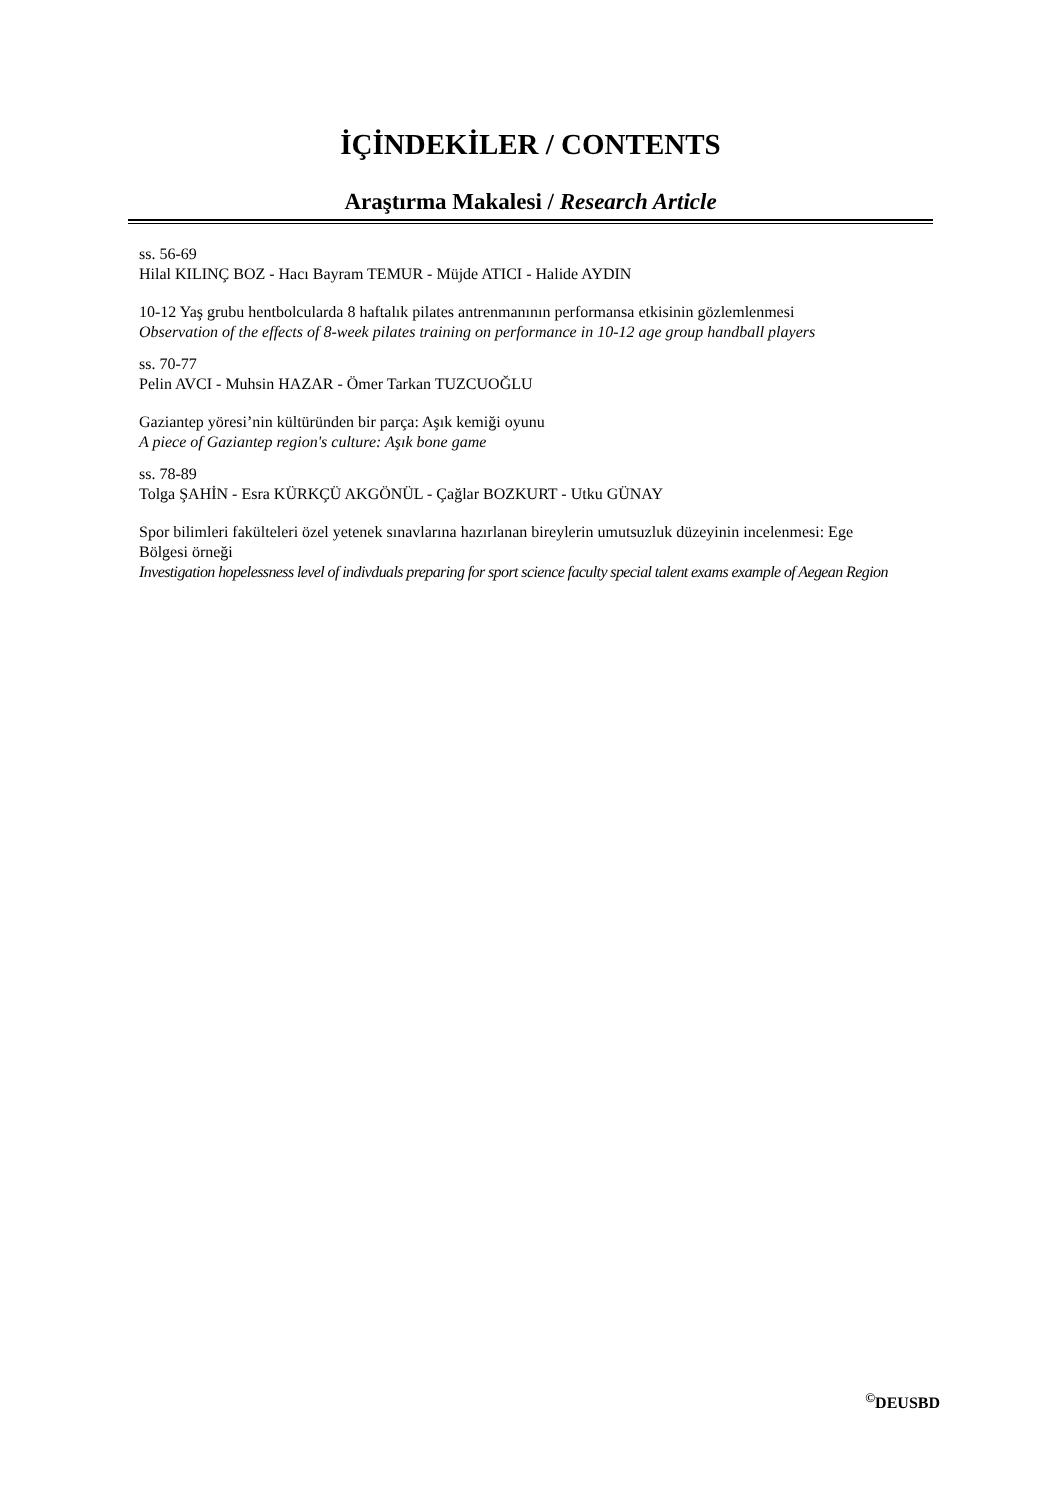İÇİNDEKİLER / CONTENTS
Araştırma Makalesi / Research Article
ss. 56-69
Hilal KILINÇ BOZ - Hacı Bayram TEMUR - Müjde ATICI - Halide AYDIN
10-12 Yaş grubu hentbolcularda 8 haftalık pilates antrenmanının performansa etkisinin gözlemlenmesi
Observation of the effects of 8-week pilates training on performance in 10-12 age group handball players
ss. 70-77
Pelin AVCI - Muhsin HAZAR - Ömer Tarkan TUZCUOĞLU
Gaziantep yöresi’nin kültüründen bir parça: Aşık kemiği oyunu
A piece of Gaziantep region's culture: Aşık bone game
ss. 78-89
Tolga ŞAHİN - Esra KÜRKÇÜ AKGÖNÜL - Çağlar BOZKURT - Utku GÜNAY
Spor bilimleri fakülteleri özel yetenek sınavlarına hazırlanan bireylerin umutsuzluk düzeyinin incelenmesi: Ege Bölgesi örneği
Investigation hopelessness level of indivduals preparing for sport science faculty special talent exams example of Aegean Region
<sup>©</sup>DEUSBD